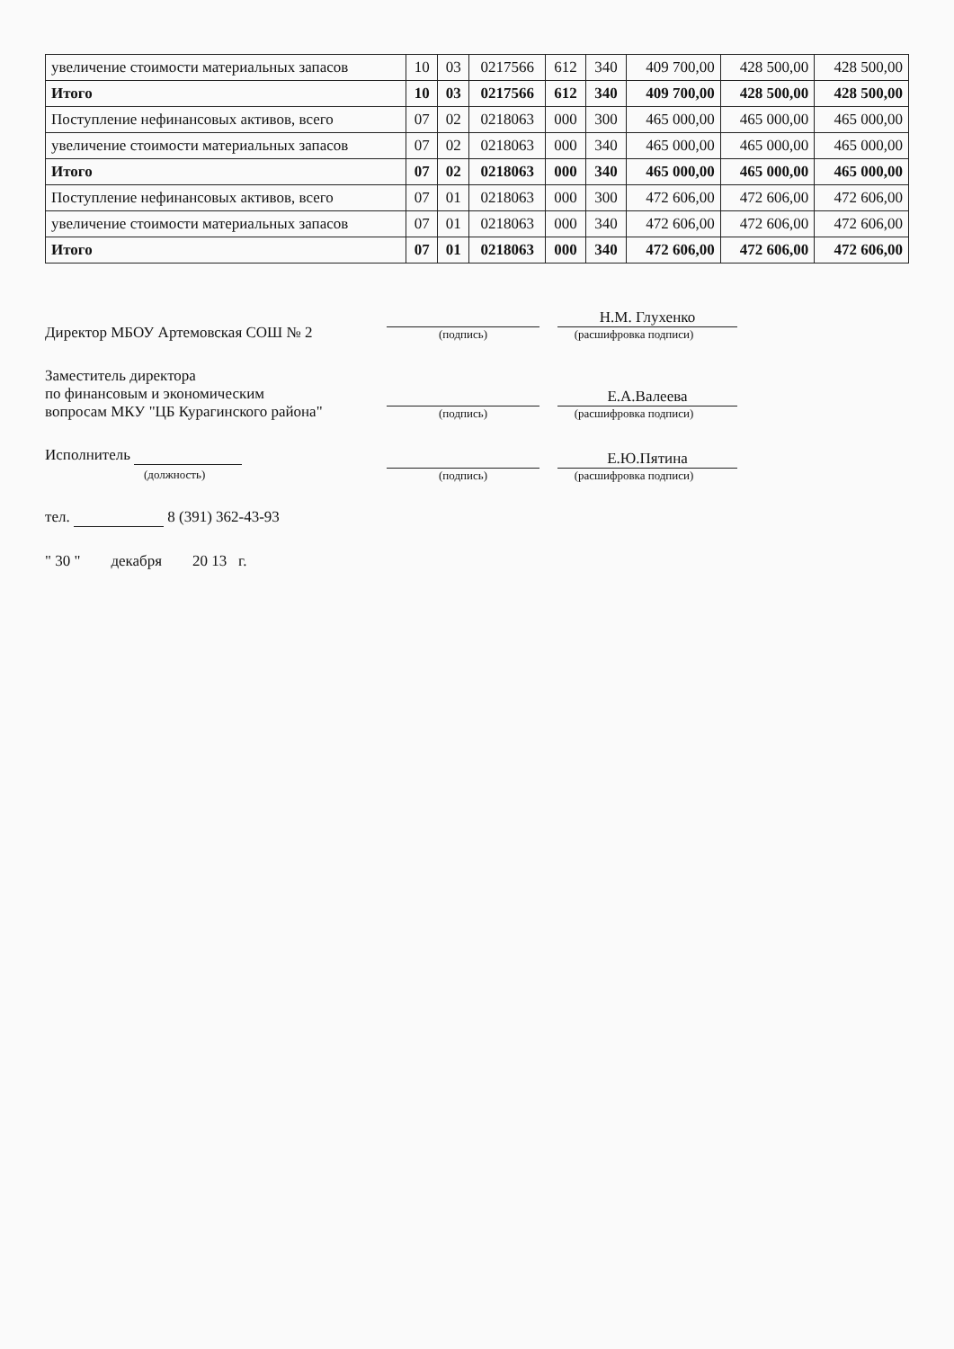| увеличение стоимости материальных запасов | 10 | 03 | 0217566 | 612 | 340 | 409 700,00 | 428 500,00 | 428 500,00 |
| Итого | 10 | 03 | 0217566 | 612 | 340 | 409 700,00 | 428 500,00 | 428 500,00 |
| Поступление нефинансовых активов, всего | 07 | 02 | 0218063 | 000 | 300 | 465 000,00 | 465 000,00 | 465 000,00 |
| увеличение стоимости материальных запасов | 07 | 02 | 0218063 | 000 | 340 | 465 000,00 | 465 000,00 | 465 000,00 |
| Итого | 07 | 02 | 0218063 | 000 | 340 | 465 000,00 | 465 000,00 | 465 000,00 |
| Поступление нефинансовых активов, всего | 07 | 01 | 0218063 | 000 | 300 | 472 606,00 | 472 606,00 | 472 606,00 |
| увеличение стоимости материальных запасов | 07 | 01 | 0218063 | 000 | 340 | 472 606,00 | 472 606,00 | 472 606,00 |
| Итого | 07 | 01 | 0218063 | 000 | 340 | 472 606,00 | 472 606,00 | 472 606,00 |
Директор МБОУ Артемовская СОШ № 2
(подпись)
Н.М. Глухенко
(расшифровка подписи)
Заместитель директора
по финансовым и экономическим
вопросам МКУ "ЦБ Курагинского района"
(подпись)
Е.А.Валеева
(расшифровка подписи)
Исполнитель
(должность)
(подпись)
Е.Ю.Пятина
(расшифровка подписи)
тел. 8 (391) 362-43-93
" 30 " декабря 20 13 г.